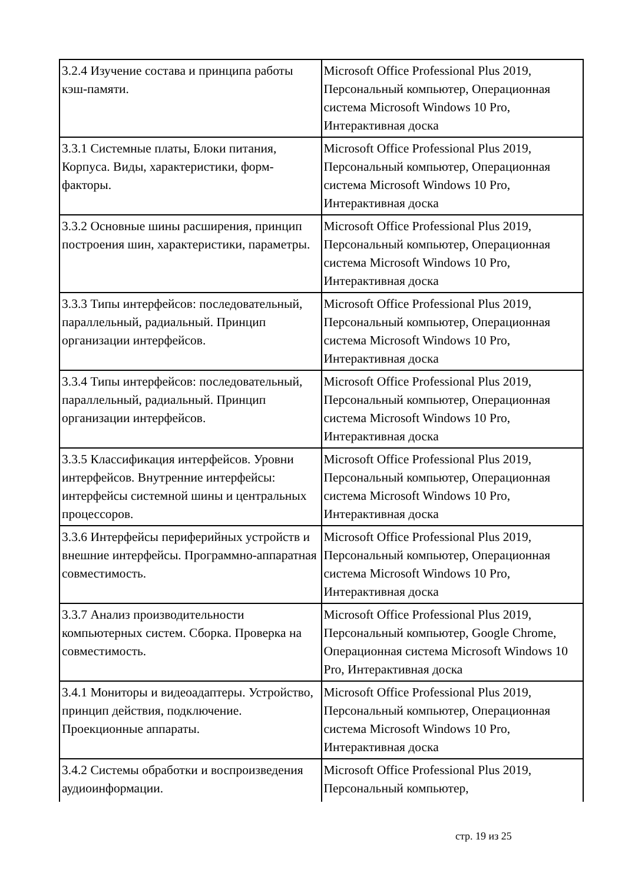| 3.2.4 Изучение состава и принципа работы кэш-памяти. | Microsoft Office Professional Plus 2019, Персональный компьютер, Операционная система Microsoft Windows 10 Pro, Интерактивная доска |
| 3.3.1 Системные платы, Блоки питания, Корпуса. Виды, характеристики, форм-факторы. | Microsoft Office Professional Plus 2019, Персональный компьютер, Операционная система Microsoft Windows 10 Pro, Интерактивная доска |
| 3.3.2 Основные шины расширения, принцип построения шин, характеристики, параметры. | Microsoft Office Professional Plus 2019, Персональный компьютер, Операционная система Microsoft Windows 10 Pro, Интерактивная доска |
| 3.3.3 Типы интерфейсов: последовательный, параллельный, радиальный. Принцип организации интерфейсов. | Microsoft Office Professional Plus 2019, Персональный компьютер, Операционная система Microsoft Windows 10 Pro, Интерактивная доска |
| 3.3.4 Типы интерфейсов: последовательный, параллельный, радиальный. Принцип организации интерфейсов. | Microsoft Office Professional Plus 2019, Персональный компьютер, Операционная система Microsoft Windows 10 Pro, Интерактивная доска |
| 3.3.5 Классификация интерфейсов. Уровни интерфейсов. Внутренние интерфейсы: интерфейсы системной шины и центральных процессоров. | Microsoft Office Professional Plus 2019, Персональный компьютер, Операционная система Microsoft Windows 10 Pro, Интерактивная доска |
| 3.3.6 Интерфейсы периферийных устройств и внешние интерфейсы. Программно-аппаратная совместимость. | Microsoft Office Professional Plus 2019, Персональный компьютер, Операционная система Microsoft Windows 10 Pro, Интерактивная доска |
| 3.3.7 Анализ производительности компьютерных систем. Сборка. Проверка на совместимость. | Microsoft Office Professional Plus 2019, Персональный компьютер, Google Chrome, Операционная система Microsoft Windows 10 Pro, Интерактивная доска |
| 3.4.1 Мониторы и видеоадаптеры. Устройство, принцип действия, подключение. Проекционные аппараты. | Microsoft Office Professional Plus 2019, Персональный компьютер, Операционная система Microsoft Windows 10 Pro, Интерактивная доска |
| 3.4.2 Системы обработки и воспроизведения аудиоинформации. | Microsoft Office Professional Plus 2019, Персональный компьютер, |
стр. 19 из 25